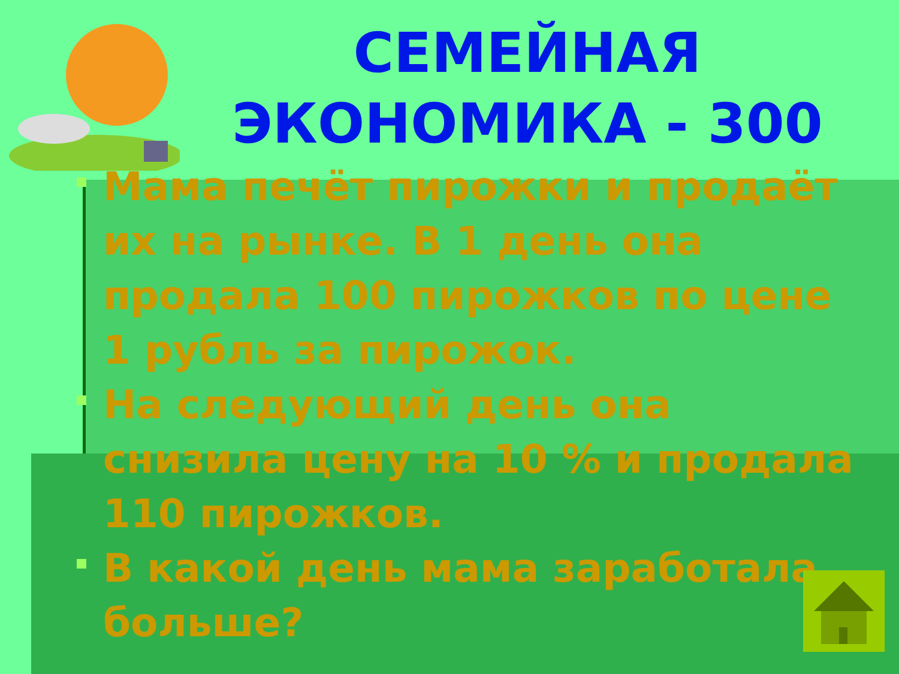СЕМЕЙНАЯ
ЭКОНОМИКА - 300
Мама печёт пирожки и продаёт их на рынке. В 1 день она продала 100 пирожков по цене 1 рубль за пирожок.
На следующий день она снизила цену на 10 % и продала 110 пирожков.
В какой день мама заработала больше?